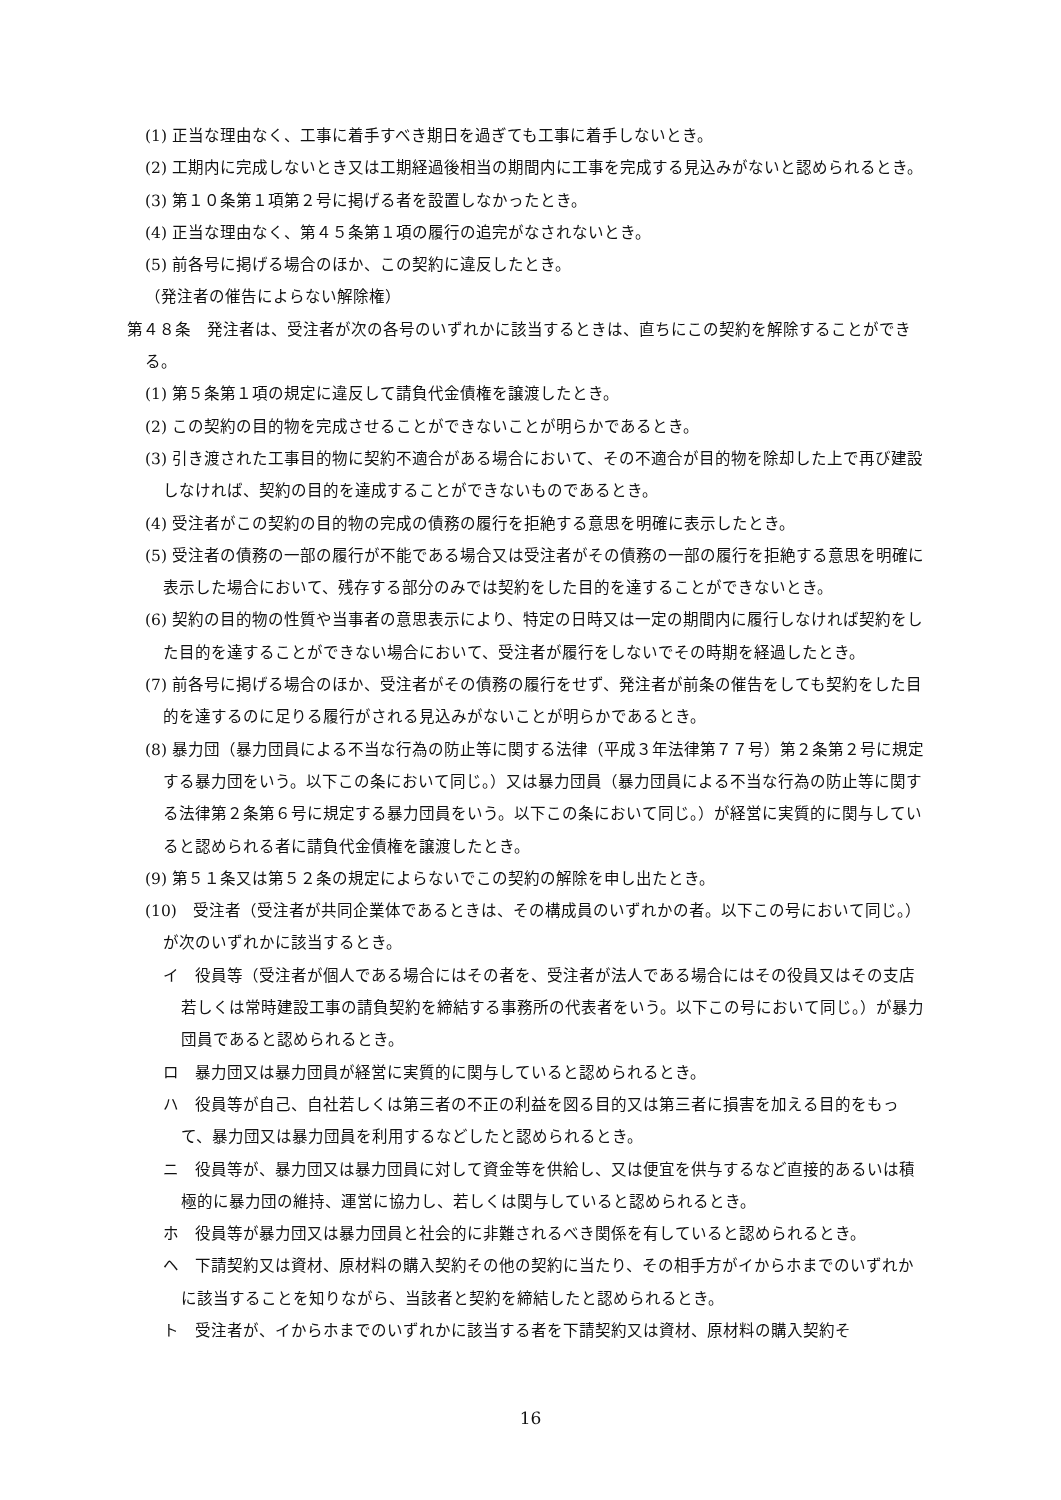(1) 正当な理由なく、工事に着手すべき期日を過ぎても工事に着手しないとき。
(2) 工期内に完成しないとき又は工期経過後相当の期間内に工事を完成する見込みがないと認められるとき。
(3) 第１０条第１項第２号に掲げる者を設置しなかったとき。
(4) 正当な理由なく、第４５条第１項の履行の追完がなされないとき。
(5) 前各号に掲げる場合のほか、この契約に違反したとき。
（発注者の催告によらない解除権）
第４８条　発注者は、受注者が次の各号のいずれかに該当するときは、直ちにこの契約を解除することができる。
(1) 第５条第１項の規定に違反して請負代金債権を譲渡したとき。
(2) この契約の目的物を完成させることができないことが明らかであるとき。
(3) 引き渡された工事目的物に契約不適合がある場合において、その不適合が目的物を除却した上で再び建設しなければ、契約の目的を達成することができないものであるとき。
(4) 受注者がこの契約の目的物の完成の債務の履行を拒絶する意思を明確に表示したとき。
(5) 受注者の債務の一部の履行が不能である場合又は受注者がその債務の一部の履行を拒絶する意思を明確に表示した場合において、残存する部分のみでは契約をした目的を達することができないとき。
(6) 契約の目的物の性質や当事者の意思表示により、特定の日時又は一定の期間内に履行しなければ契約をした目的を達することができない場合において、受注者が履行をしないでその時期を経過したとき。
(7) 前各号に掲げる場合のほか、受注者がその債務の履行をせず、発注者が前条の催告をしても契約をした目的を達するのに足りる履行がされる見込みがないことが明らかであるとき。
(8) 暴力団（暴力団員による不当な行為の防止等に関する法律（平成３年法律第７７号）第２条第２号に規定する暴力団をいう。以下この条において同じ。）又は暴力団員（暴力団員による不当な行為の防止等に関する法律第２条第６号に規定する暴力団員をいう。以下この条において同じ。）が経営に実質的に関与していると認められる者に請負代金債権を譲渡したとき。
(9) 第５１条又は第５２条の規定によらないでこの契約の解除を申し出たとき。
(10)　受注者（受注者が共同企業体であるときは、その構成員のいずれかの者。以下この号において同じ。）が次のいずれかに該当するとき。
イ　役員等（受注者が個人である場合にはその者を、受注者が法人である場合にはその役員又はその支店若しくは常時建設工事の請負契約を締結する事務所の代表者をいう。以下この号において同じ。）が暴力団員であると認められるとき。
ロ　暴力団又は暴力団員が経営に実質的に関与していると認められるとき。
ハ　役員等が自己、自社若しくは第三者の不正の利益を図る目的又は第三者に損害を加える目的をもって、暴力団又は暴力団員を利用するなどしたと認められるとき。
ニ　役員等が、暴力団又は暴力団員に対して資金等を供給し、又は便宜を供与するなど直接的あるいは積極的に暴力団の維持、運営に協力し、若しくは関与していると認められるとき。
ホ　役員等が暴力団又は暴力団員と社会的に非難されるべき関係を有していると認められるとき。
ヘ　下請契約又は資材、原材料の購入契約その他の契約に当たり、その相手方がイからホまでのいずれかに該当することを知りながら、当該者と契約を締結したと認められるとき。
ト　受注者が、イからホまでのいずれかに該当する者を下請契約又は資材、原材料の購入契約そ
16